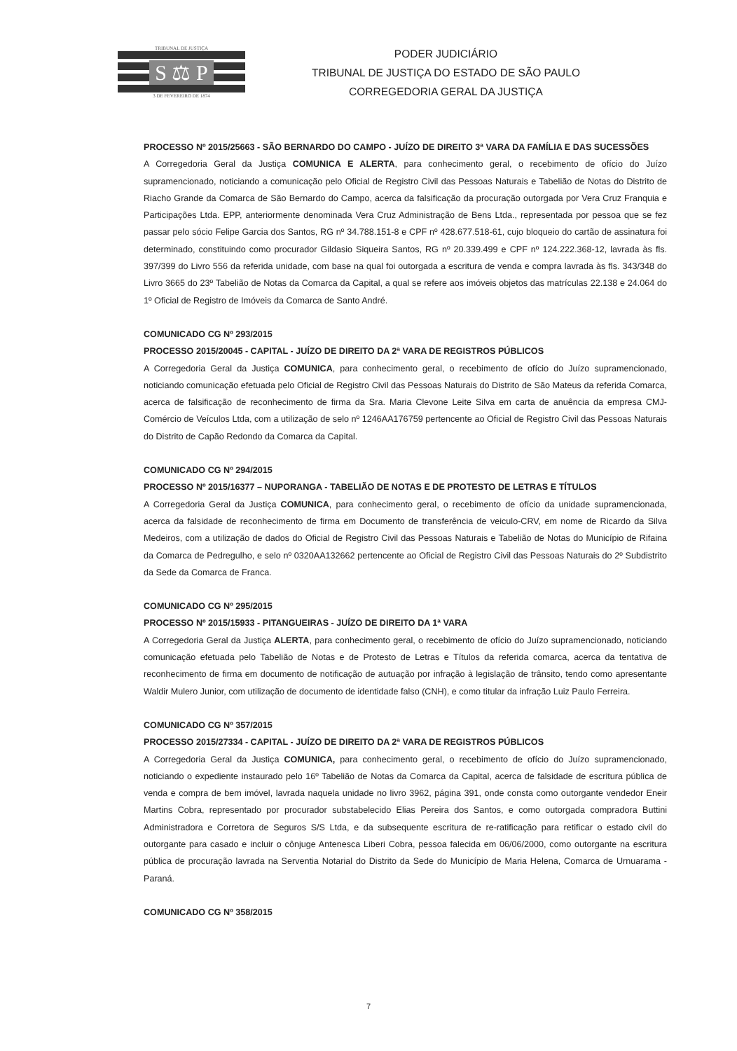TRIBUNAL DE JUSTIÇA
S ⚖ P
3 DE FEVEREIRO DE 1874
PODER JUDICIÁRIO
TRIBUNAL DE JUSTIÇA DO ESTADO DE SÃO PAULO
CORREGEDORIA GERAL DA JUSTIÇA
PROCESSO Nº 2015/25663 - SÃO BERNARDO DO CAMPO - JUÍZO DE DIREITO 3ª VARA DA FAMÍLIA E DAS SUCESSÕES
A Corregedoria Geral da Justiça COMUNICA E ALERTA, para conhecimento geral, o recebimento de ofício do Juízo supramencionado, noticiando a comunicação pelo Oficial de Registro Civil das Pessoas Naturais e Tabelião de Notas do Distrito de Riacho Grande da Comarca de São Bernardo do Campo, acerca da falsificação da procuração outorgada por Vera Cruz Franquia e Participações Ltda. EPP, anteriormente denominada Vera Cruz Administração de Bens Ltda., representada por pessoa que se fez passar pelo sócio Felipe Garcia dos Santos, RG nº 34.788.151-8 e CPF nº 428.677.518-61, cujo bloqueio do cartão de assinatura foi determinado, constituindo como procurador Gildasio Siqueira Santos, RG nº 20.339.499 e CPF nº 124.222.368-12, lavrada às fls. 397/399 do Livro 556 da referida unidade, com base na qual foi outorgada a escritura de venda e compra lavrada às fls. 343/348 do Livro 3665 do 23º Tabelião de Notas da Comarca da Capital, a qual se refere aos imóveis objetos das matrículas 22.138 e 24.064 do 1º Oficial de Registro de Imóveis da Comarca de Santo André.
COMUNICADO CG Nº 293/2015
PROCESSO 2015/20045 - CAPITAL - JUÍZO DE DIREITO DA 2ª VARA DE REGISTROS PÚBLICOS
A Corregedoria Geral da Justiça COMUNICA, para conhecimento geral, o recebimento de ofício do Juízo supramencionado, noticiando comunicação efetuada pelo Oficial de Registro Civil das Pessoas Naturais do Distrito de São Mateus da referida Comarca, acerca de falsificação de reconhecimento de firma da Sra. Maria Clevone Leite Silva em carta de anuência da empresa CMJ-Comércio de Veículos Ltda, com a utilização de selo nº 1246AA176759 pertencente ao Oficial de Registro Civil das Pessoas Naturais do Distrito de Capão Redondo da Comarca da Capital.
COMUNICADO CG Nº 294/2015
PROCESSO Nº 2015/16377 – NUPORANGA - TABELIÃO DE NOTAS E DE PROTESTO DE LETRAS E TÍTULOS
A Corregedoria Geral da Justiça COMUNICA, para conhecimento geral, o recebimento de ofício da unidade supramencionada, acerca da falsidade de reconhecimento de firma em Documento de transferência de veiculo-CRV, em nome de Ricardo da Silva Medeiros, com a utilização de dados do Oficial de Registro Civil das Pessoas Naturais e Tabelião de Notas do Município de Rifaina da Comarca de Pedregulho, e selo nº 0320AA132662 pertencente ao Oficial de Registro Civil das Pessoas Naturais do 2º Subdistrito da Sede da Comarca de Franca.
COMUNICADO CG Nº 295/2015
PROCESSO Nº 2015/15933 - PITANGUEIRAS - JUÍZO DE DIREITO DA 1ª VARA
A Corregedoria Geral da Justiça ALERTA, para conhecimento geral, o recebimento de ofício do Juízo supramencionado, noticiando comunicação efetuada pelo Tabelião de Notas e de Protesto de Letras e Títulos da referida comarca, acerca da tentativa de reconhecimento de firma em documento de notificação de autuação por infração à legislação de trânsito, tendo como apresentante Waldir Mulero Junior, com utilização de documento de identidade falso (CNH), e como titular da infração Luiz Paulo Ferreira.
COMUNICADO CG Nº 357/2015
PROCESSO 2015/27334 - CAPITAL - JUÍZO DE DIREITO DA 2ª VARA DE REGISTROS PÚBLICOS
A Corregedoria Geral da Justiça COMUNICA, para conhecimento geral, o recebimento de ofício do Juízo supramencionado, noticiando o expediente instaurado pelo 16º Tabelião de Notas da Comarca da Capital, acerca de falsidade de escritura pública de venda e compra de bem imóvel, lavrada naquela unidade no livro 3962, página 391, onde consta como outorgante vendedor Eneir Martins Cobra, representado por procurador substabelecido Elias Pereira dos Santos, e como outorgada compradora Buttini Administradora e Corretora de Seguros S/S Ltda, e da subsequente escritura de re-ratificação para retificar o estado civil do outorgante para casado e incluir o cônjuge Antenesca Liberi Cobra, pessoa falecida em 06/06/2000, como outorgante na escritura pública de procuração lavrada na Serventia Notarial do Distrito da Sede do Município de Maria Helena, Comarca de Urnuarama - Paraná.
COMUNICADO CG Nº 358/2015
7